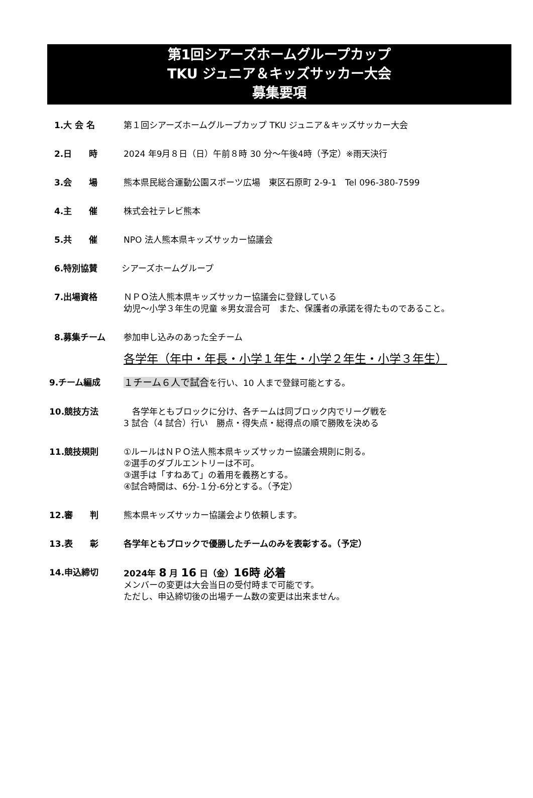第1回シアーズホームグループカップ
TKU ジュニア＆キッズサッカー大会
募集要項
1.大 会 名 第１回シアーズホームグループカップ TKU ジュニア＆キッズサッカー大会
2.日　　時 2024 年9月８日（日）午前８時 30 分～午後4時（予定）※雨天決行
3.会　　場 熊本県民総合運動公園スポーツ広場　東区石原町 2-9-1　Tel 096-380-7599
4.主　　催 株式会社テレビ熊本
5.共　　催 NPO 法人熊本県キッズサッカー協議会
6.特別協賛 シアーズホームグループ
7.出場資格 ＮＰＯ法人熊本県キッズサッカー協議会に登録している
幼児～小学３年生の児童 ※男女混合可　また、保護者の承諾を得たものであること。
8.募集チーム 参加申し込みのあった全チーム
各学年（年中・年長・小学１年生・小学２年生・小学３年生）
9.チーム編成 １チーム６人で試合を行い、10 人まで登録可能とする。
10.競技方法 　各学年ともブロックに分け、各チームは同ブロック内でリーグ戦を
3 試合（4 試合）行い　勝点・得失点・総得点の順で勝敗を決める
11.競技規則 ①ルールはＮＰＯ法人熊本県キッズサッカー協議会規則に則る。
②選手のダブルエントリーは不可。
③選手は「すねあて」の着用を義務とする。
④試合時間は、6分-１分-6分とする。（予定）
12.審　　判 熊本県キッズサッカー協議会より依頼します。
13.表　　彰 各学年ともブロックで優勝したチームのみを表彰する。（予定）
14.申込締切 2024年 8 月 16 日（金）16時 必着
メンバーの変更は大会当日の受付時まで可能です。
ただし、申込締切後の出場チーム数の変更は出来ません。